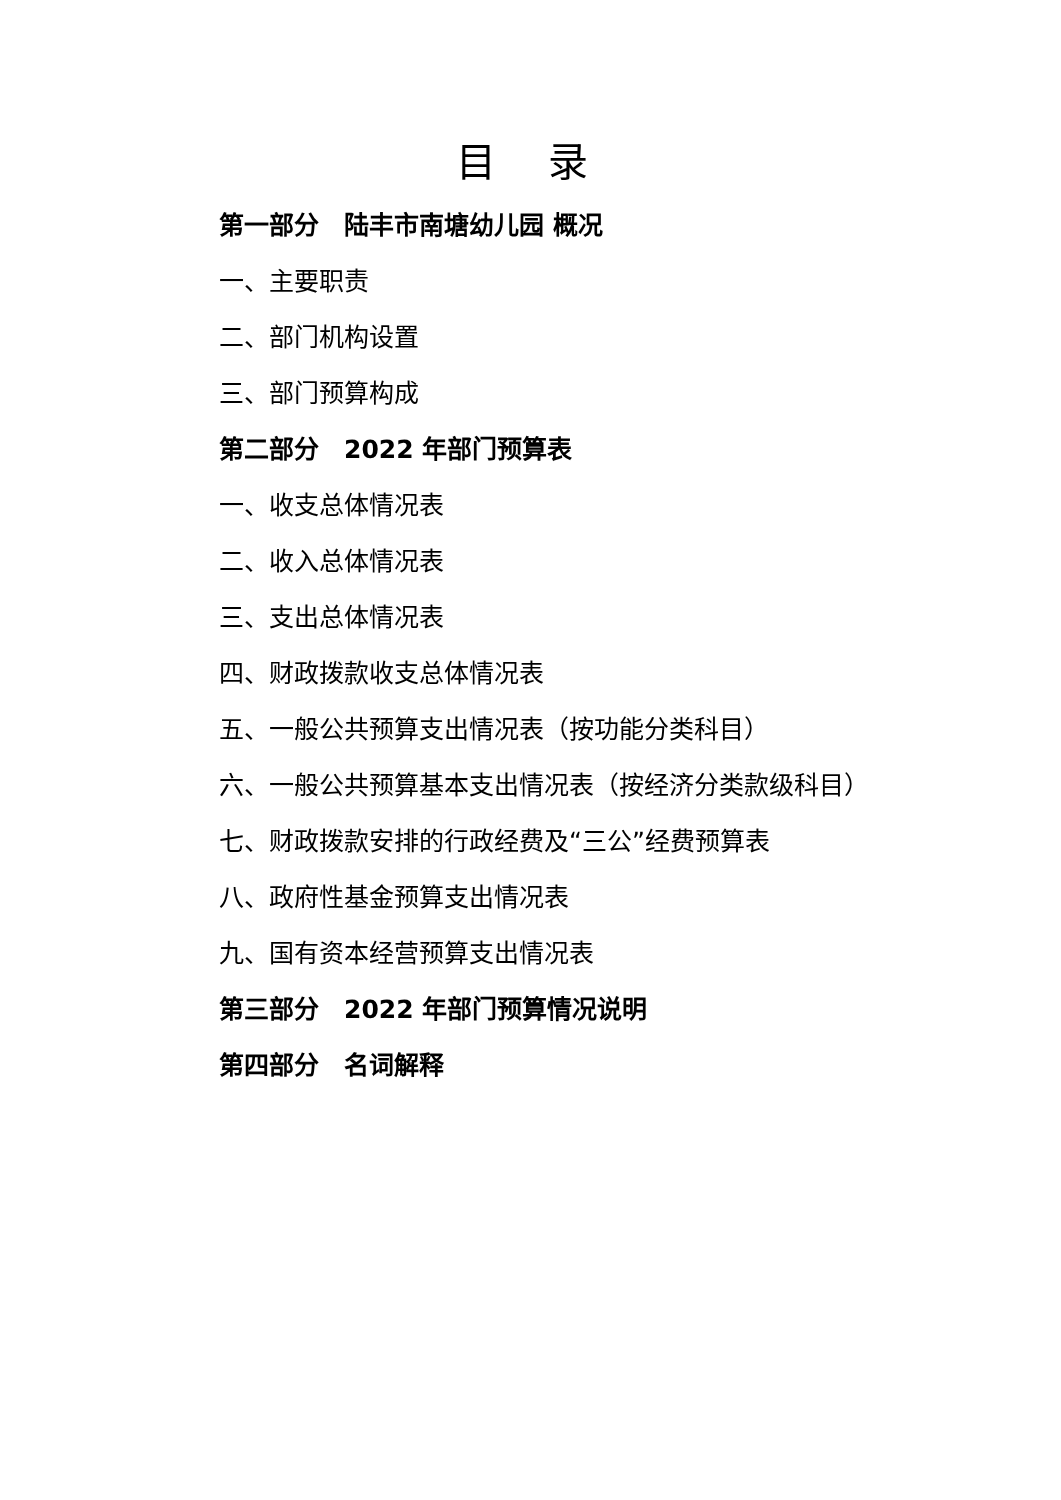目 录
第一部分　陆丰市南塘幼儿园 概况
一、主要职责
二、部门机构设置
三、部门预算构成
第二部分　2022 年部门预算表
一、收支总体情况表
二、收入总体情况表
三、支出总体情况表
四、财政拨款收支总体情况表
五、一般公共预算支出情况表（按功能分类科目）
六、一般公共预算基本支出情况表（按经济分类款级科目）
七、财政拨款安排的行政经费及“三公”经费预算表
八、政府性基金预算支出情况表
九、国有资本经营预算支出情况表
第三部分　2022 年部门预算情况说明
第四部分　名词解释